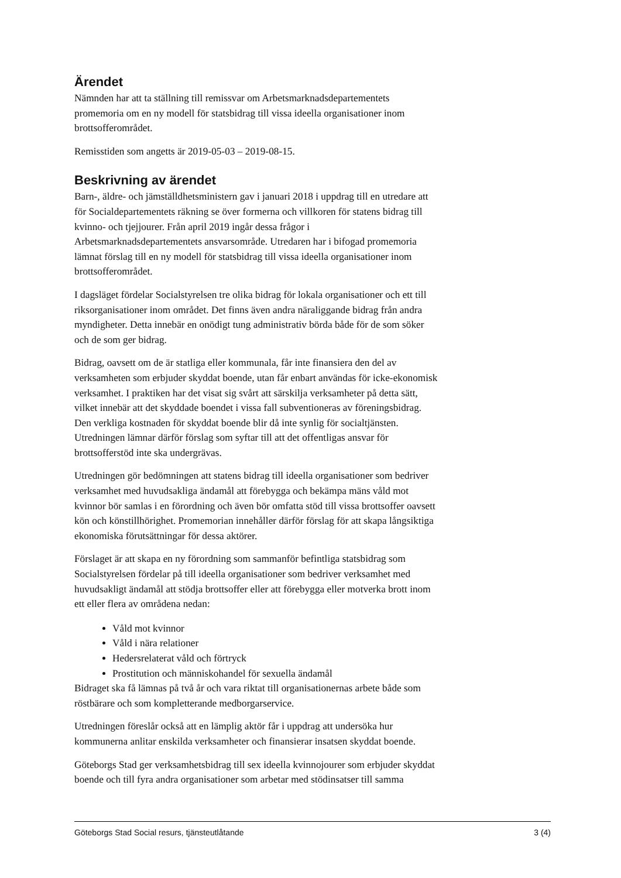Ärendet
Nämnden har att ta ställning till remissvar om Arbetsmarknadsdepartementets
promemoria om en ny modell för statsbidrag till vissa ideella organisationer inom
brottsofferområdet.
Remisstiden som angetts är 2019-05-03 – 2019-08-15.
Beskrivning av ärendet
Barn-, äldre- och jämställdhetsministern gav i januari 2018 i uppdrag till en utredare att
för Socialdepartementets räkning se över formerna och villkoren för statens bidrag till
kvinno- och tjejjourer. Från april 2019 ingår dessa frågor i
Arbetsmarknadsdepartementets ansvarsområde. Utredaren har i bifogad promemoria
lämnat förslag till en ny modell för statsbidrag till vissa ideella organisationer inom
brottsofferområdet.
I dagsläget fördelar Socialstyrelsen tre olika bidrag för lokala organisationer och ett till
riksorganisationer inom området. Det finns även andra näraliggande bidrag från andra
myndigheter. Detta innebär en onödigt tung administrativ börda både för de som söker
och de som ger bidrag.
Bidrag, oavsett om de är statliga eller kommunala, får inte finansiera den del av
verksamheten som erbjuder skyddat boende, utan får enbart användas för icke-ekonomisk
verksamhet. I praktiken har det visat sig svårt att särskilja verksamheter på detta sätt,
vilket innebär att det skyddade boendet i vissa fall subventioneras av föreningsbidrag.
Den verkliga kostnaden för skyddat boende blir då inte synlig för socialtjänsten.
Utredningen lämnar därför förslag som syftar till att det offentligas ansvar för
brottsofferstöd inte ska undergrävas.
Utredningen gör bedömningen att statens bidrag till ideella organisationer som bedriver
verksamhet med huvudsakliga ändamål att förebygga och bekämpa mäns våld mot
kvinnor bör samlas i en förordning och även bör omfatta stöd till vissa brottsoffer oavsett
kön och könstillhörighet. Promemorian innehåller därför förslag för att skapa långsiktiga
ekonomiska förutsättningar för dessa aktörer.
Förslaget är att skapa en ny förordning som sammanför befintliga statsbidrag som
Socialstyrelsen fördelar på till ideella organisationer som bedriver verksamhet med
huvudsakligt ändamål att stödja brottsoffer eller att förebygga eller motverka brott inom
ett eller flera av områdena nedan:
Våld mot kvinnor
Våld i nära relationer
Hedersrelaterat våld och förtryck
Prostitution och människohandel för sexuella ändamål
Bidraget ska få lämnas på två år och vara riktat till organisationernas arbete både som
röstbärare och som kompletterande medborgarservice.
Utredningen föreslår också att en lämplig aktör får i uppdrag att undersöka hur
kommunerna anlitar enskilda verksamheter och finansierar insatsen skyddat boende.
Göteborgs Stad ger verksamhetsbidrag till sex ideella kvinnojourer som erbjuder skyddat
boende och till fyra andra organisationer som arbetar med stödinsatser till samma
Göteborgs Stad Social resurs, tjänsteutlåtande 3 (4)